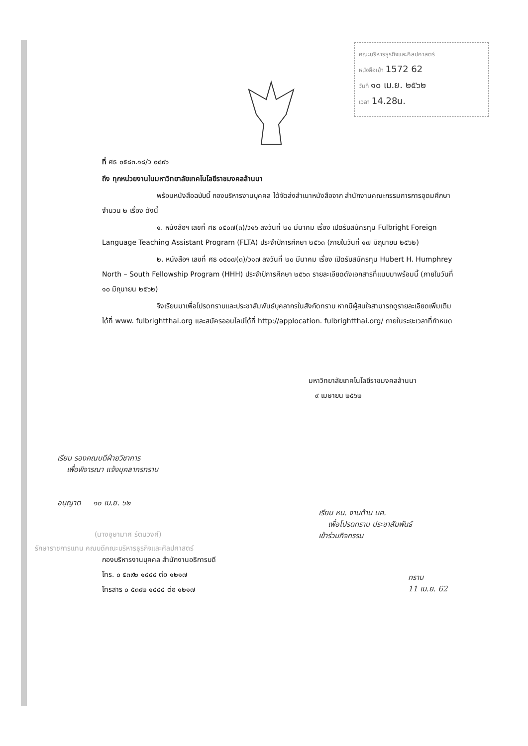คณะบริหารธุรกิจและศิลปศาสตร์
หนังสือเข้า 1572 62
วันที่ ๑๐ เม.ย. ๒๕๖๒
เวลา 14.28น.
ที่ ศธ ๐๕๘๓.๑๘/ว ๐๘๙๖
ถึง ทุกหน่วยงานในมหาวิทยาลัยเทคโนโลยีราชมงคลล้านนา
พร้อมหนังสือฉบับนี้ กองบริหารงานบุคคล ได้จัดส่งสำเนาหนังสือจาก สำนักงานคณะกรรมการการอุดมศึกษา จำนวน ๒ เรื่อง ดังนี้
๑. หนังสือฯ เลขที่ ศธ ๐๕๐๗(๓)/ว๑๖ ลงวันที่ ๒๐ มีนาคม เรื่อง เปิดรับสมัครทุน Fulbright Foreign Language Teaching Assistant Program (FLTA) ประจำปีการศึกษา ๒๕๖๓ (ภายในวันที่ ๑๗ มิถุนายน ๒๕๖๒)
๒. หนังสือฯ เลขที่ ศธ ๐๕๐๗(๓)/ว๑๗ ลงวันที่ ๒๐ มีนาคม เรื่อง เปิดรับสมัครทุน Hubert H. Humphrey North – South Fellowship Program (HHH) ประจำปีการศึกษา ๒๕๖๓ รายละเอียดดังเอกสารที่แนบมาพร้อมนี้ (ภายในวันที่ ๑๐ มิถุนายน ๒๕๖๒)
จึงเรียนมาเพื่อโปรดทราบและประชาสัมพันธ์บุคลากรในสังกัดทราบ หากมีผู้สนใจสามารถดูรายละเอียดเพิ่มเติมได้ที่ www. fulbrightthai.org และสมัครออนไลน์ได้ที่ http://applocation. fulbrightthai.org/ ภายในระยะเวลาที่กำหนด
มหาวิทยาลัยเทคโนโลยีราชมงคลล้านนา
๙ เมษายน ๒๕๖๒
เรียน รองคณบดีฝ่ายวิชาการ
เพื่อพิจารณา แจ้งบุคลากรทราบ
อนุญาต ๑๐ เม.ย. ๖๒
เรียน หน. งานด้าน บศ.
เพื่อโปรดทราบ ประชาสัมพันธ์
เข้าร่วมกิจกรรม
(นางอุษามาศ รัตนวงศ์)
รักษาราชการแทน คณบดีคณะบริหารธุรกิจและศิลปศาสตร์
กองบริหารงานบุคคล สำนักงานอธิการบดี
โทร. ๐ ๕๓๙๒ ๑๔๔๔ ต่อ ๑๒๑๗
โทรสาร ๐ ๕๓๙๒ ๑๔๔๔ ต่อ ๑๒๑๗
ทราบ
11 เม.ย. 62